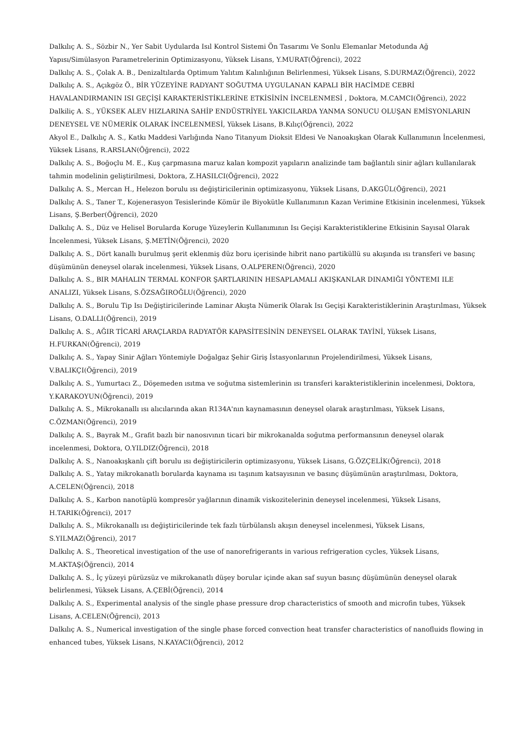Dalkılıç A. S., Sözbir N., Yer Sabit Uydularda Isıl Kontrol Sistemi Ön Tasarımı Ve Sonlu Elemanlar Metodunda Ağ Yapısı/Simülasyon Parametrelerinin Optimizasyonu, Yüksek Lisans, Y.MURAT(Öğrenci), 2022
Dalkılıç A. S., Çolak A. B., Denizaltılarda Optimum Yalıtım Kalınlığının Belirlenmesi, Yüksek Lisans, S.DURMAZ(Öğrenci), 2022
Dalkılıç A. S., Açıkgöz Ö., BİR YÜZEYİNE RADYANT SOĞUTMA UYGULANAN KAPALI BİR HACİMDE CEBRİ HAVALANDIRMANIN ISI GEÇİŞİ KARAKTERİSTİKLERİNE ETKİSİNİN İNCELENMESİ , Doktora, M.CAMCI(Öğrenci), 2022
Dalkiliç A. S., YÜKSEK ALEV HIZLARINA SAHİP ENDÜSTRİYEL YAKICILARDA YANMA SONUCU OLUŞAN EMİSYONLARIN DENEYSEL VE NÜMERİK OLARAK İNCELENMESİ, Yüksek Lisans, B.Kılıç(Öğrenci), 2022
Akyol E., Dalkılıç A. S., Katkı Maddesi Varlığında Nano Titanyum Dioksit Eldesi Ve Nanoakışkan Olarak Kullanımının İncelenmesi, Yüksek Lisans, R.ARSLAN(Öğrenci), 2022
Dalkılıç A. S., Boğoçlu M. E., Kuş çarpmasına maruz kalan kompozit yapıların analizinde tam bağlantılı sinir ağları kullanılarak tahmin modelinin geliştirilmesi, Doktora, Z.HASILCI(Öğrenci), 2022
Dalkılıç A. S., Mercan H., Helezon borulu ısı değiştiricilerinin optimizasyonu, Yüksek Lisans, D.AKGÜL(Öğrenci), 2021
Dalkılıç A. S., Taner T., Kojenerasyon Tesislerinde Kömür ile Biyokütle Kullanımının Kazan Verimine Etkisinin incelenmesi, Yüksek Lisans, Ş.Berber(Öğrenci), 2020
Dalkılıç A. S., Düz ve Helisel Borularda Koruge Yüzeylerin Kullanımının Isı Geçişi Karakteristiklerine Etkisinin Sayısal Olarak İncelenmesi, Yüksek Lisans, Ş.METİN(Öğrenci), 2020
Dalkılıç A. S., Dört kanallı burulmuş şerit eklenmiş düz boru içerisinde hibrit nano partiküllü su akışında ısı transferi ve basınç düşümünün deneysel olarak incelenmesi, Yüksek Lisans, O.ALPEREN(Öğrenci), 2020
Dalkılıç A. S., BIR MAHALIN TERMAL KONFOR ŞARTLARININ HESAPLAMALI AKIŞKANLAR DINAMIĞI YÖNTEMI ILE ANALIZI, Yüksek Lisans, S.ÖZSAĞIROĞLU(Öğrenci), 2020
Dalkılıç A. S., Borulu Tip Isı Değiştiricilerinde Laminar Akışta Nümerik Olarak Isı Geçişi Karakteristiklerinin Araştırılması, Yüksek Lisans, O.DALLI(Öğrenci), 2019
Dalkılıç A. S., AĞIR TİCARİ ARAÇLARDA RADYATÖR KAPASİTESİNİN DENEYSEL OLARAK TAYİNİ, Yüksek Lisans, H.FURKAN(Öğrenci), 2019
Dalkılıç A. S., Yapay Sinir Ağları Yöntemiyle Doğalgaz Şehir Giriş İstasyonlarının Projelendirilmesi, Yüksek Lisans, V.BALIKÇI(Öğrenci), 2019
Dalkılıç A. S., Yumurtacı Z., Döşemeden ısıtma ve soğutma sistemlerinin ısı transferi karakteristiklerinin incelenmesi, Doktora, Y.KARAKOYUN(Öğrenci), 2019
Dalkılıç A. S., Mikrokanallı ısı alıcılarında akan R134A'nın kaynamasının deneysel olarak araştırılması, Yüksek Lisans, C.ÖZMAN(Öğrenci), 2019
Dalkılıç A. S., Bayrak M., Grafit bazlı bir nanosıvının ticari bir mikrokanalda soğutma performansının deneysel olarak incelenmesi, Doktora, O.YILDIZ(Öğrenci), 2018
Dalkılıç A. S., Nanoakışkanlı çift borulu ısı değiştiricilerin optimizasyonu, Yüksek Lisans, G.ÖZÇELİK(Öğrenci), 2018
Dalkılıç A. S., Yatay mikrokanatlı borularda kaynama ısı taşınım katsayısının ve basınç düşümünün araştırılması, Doktora, A.CELEN(Öğrenci), 2018
Dalkılıç A. S., Karbon nanotüplü kompresör yağlarının dinamik viskozitelerinin deneysel incelenmesi, Yüksek Lisans, H.TARIK(Öğrenci), 2017
Dalkılıç A. S., Mikrokanallı ısı değiştiricilerinde tek fazlı türbülanslı akışın deneysel incelenmesi, Yüksek Lisans, S.YILMAZ(Öğrenci), 2017
Dalkılıç A. S., Theoretical investigation of the use of nanorefrigerants in various refrigeration cycles, Yüksek Lisans, M.AKTAŞ(Öğrenci), 2014
Dalkılıç A. S., İç yüzeyi pürüzsüz ve mikrokanatlı düşey borular içinde akan saf suyun basınç düşümünün deneysel olarak belirlenmesi, Yüksek Lisans, A.ÇEBİ(Öğrenci), 2014
Dalkılıç A. S., Experimental analysis of the single phase pressure drop characteristics of smooth and microfin tubes, Yüksek Lisans, A.CELEN(Öğrenci), 2013
Dalkılıç A. S., Numerical investigation of the single phase forced convection heat transfer characteristics of nanofluids flowing in enhanced tubes, Yüksek Lisans, N.KAYACI(Öğrenci), 2012